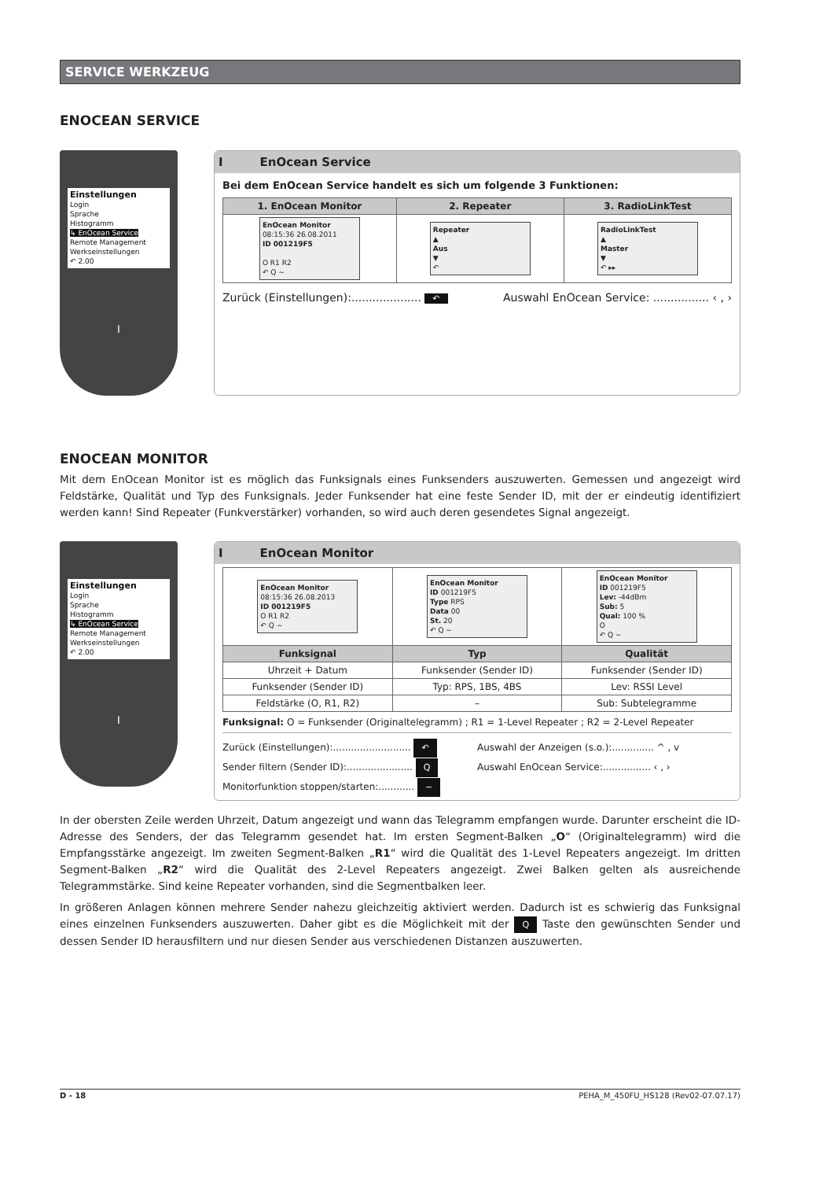SERVICE WERKZEUG
ENOCEAN SERVICE
Einstellungen
Login
Sprache
Histogramm
↳ EnOcean Service
Remote Management
Werkseinstellungen
↶ 2.00
I
I EnOcean Service
Bei dem EnOcean Service handelt es sich um folgende 3 Funktionen:
| 1. EnOcean Monitor | 2. Repeater | 3. RadioLinkTest |
| --- | --- | --- |
| EnOcean Monitor 08:15:36 26.08.2011 ID 001219F5 O R1 R2 ↶ Q ~ | Repeater ▲ Aus ▼ ↶ | RadioLinkTest ▲ Master ▼ ↶ ▸▸ |
Zurück (Einstellungen):.................... ↶ Auswahl EnOcean Service: ................ ‹ , ›
ENOCEAN MONITOR
Mit dem EnOcean Monitor ist es möglich das Funksignals eines Funksenders auszuwerten. Gemessen und angezeigt wird Feldstärke, Qualität und Typ des Funksignals. Jeder Funksender hat eine feste Sender ID, mit der er eindeutig identifiziert werden kann! Sind Repeater (Funkverstärker) vorhanden, so wird auch deren gesendetes Signal angezeigt.
Einstellungen
Login
Sprache
Histogramm
↳ EnOcean Service
Remote Management
Werkseinstellungen
↶ 2.00
I
I EnOcean Monitor
| EnOcean Monitor 08:15:36 26.08.2013 ID 001219F5 O R1 R2 ↶ Q ~ | EnOcean Monitor ID 001219F5 Type RPS Data 00 St. 20 ↶ Q ~ | EnOcean Monitor ID 001219F5 Lev: -44dBm Sub: 5 Qual: 100 % O ↶ Q ~ |
| Funksignal | Typ | Qualität |
| Uhrzeit + Datum | Funksender (Sender ID) | Funksender (Sender ID) |
| Funksender (Sender ID) | Typ: RPS, 1BS, 4BS | Lev: RSSI Level |
| Feldstärke (O, R1, R2) | – | Sub: Subtelegramme |
Funksignal: O = Funksender (Originaltelegramm) ; R1 = 1-Level Repeater ; R2 = 2-Level Repeater
Zurück (Einstellungen):.......................... ↶ Auswahl der Anzeigen (s.o.):.............. ^ , v Sender filtern (Sender ID):...................... Q Auswahl EnOcean Service:................ ‹ , › Monitorfunktion stoppen/starten:............ ~
In der obersten Zeile werden Uhrzeit, Datum angezeigt und wann das Telegramm empfangen wurde. Darunter erscheint die ID-Adresse des Senders, der das Telegramm gesendet hat. Im ersten Segment-Balken „O“ (Originaltelegramm) wird die Empfangsstärke angezeigt. Im zweiten Segment-Balken „R1“ wird die Qualität des 1-Level Repeaters angezeigt. Im dritten Segment-Balken „R2“ wird die Qualität des 2-Level Repeaters angezeigt. Zwei Balken gelten als ausreichende Telegrammstärke. Sind keine Repeater vorhanden, sind die Segmentbalken leer.
In größeren Anlagen können mehrere Sender nahezu gleichzeitig aktiviert werden. Dadurch ist es schwierig das Funksignal eines einzelnen Funksenders auszuwerten. Daher gibt es die Möglichkeit mit der Q Taste den gewünschten Sender und dessen Sender ID herausfiltern und nur diesen Sender aus verschiedenen Distanzen auszuwerten.
D - 18 PEHA_M_450FU_HS128 (Rev02-07.07.17)